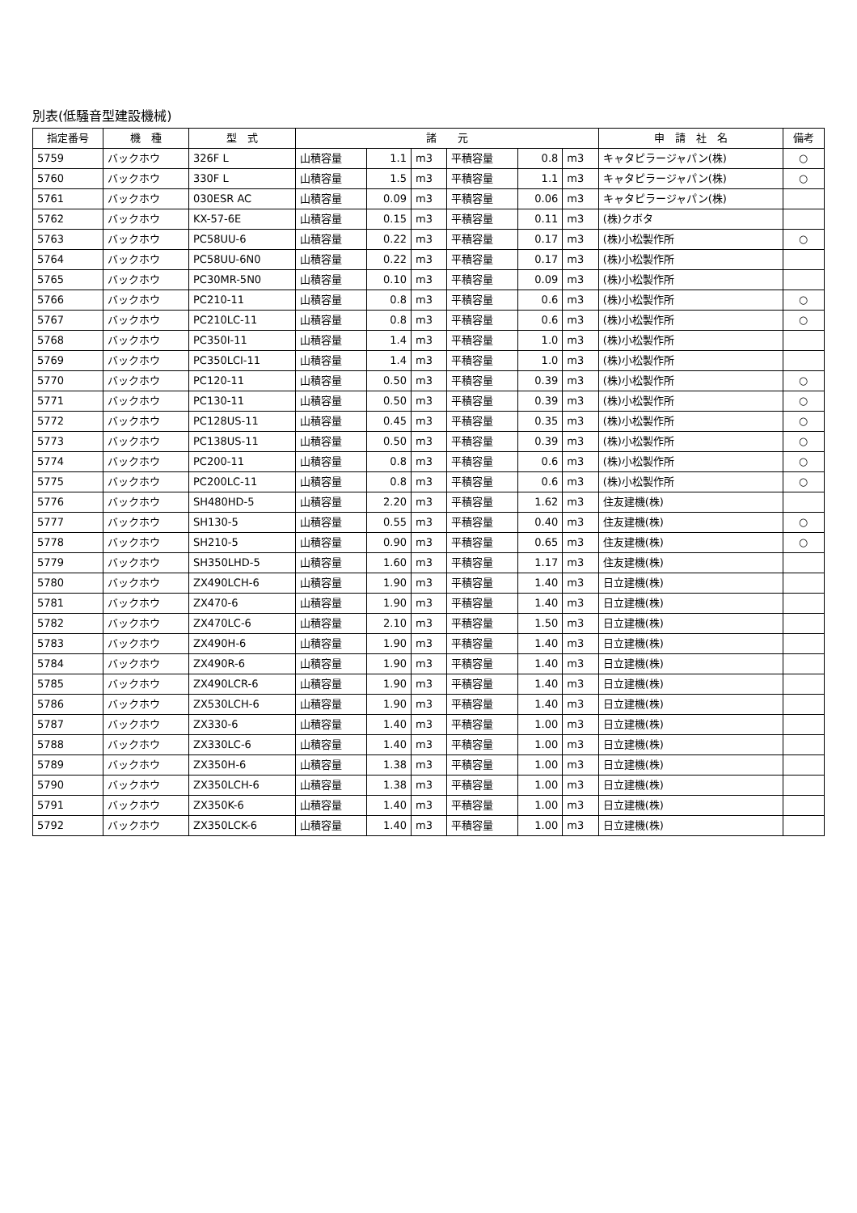別表(低騒音型建設機械)
| 指定番号 | 機 種 | 型 式 | 諸 元 | | | | | | 申 請 社 名 | 備考 |
| --- | --- | --- | --- | --- | --- | --- | --- | --- | --- | --- |
| 5759 | バックホウ | 326F L | 山積容量 | 1.1 | m3 | 平積容量 | 0.8 | m3 | キャタピラージャパン(株) | ○ |
| 5760 | バックホウ | 330F L | 山積容量 | 1.5 | m3 | 平積容量 | 1.1 | m3 | キャタピラージャパン(株) | ○ |
| 5761 | バックホウ | 030ESR AC | 山積容量 | 0.09 | m3 | 平積容量 | 0.06 | m3 | キャタピラージャパン(株) | |
| 5762 | バックホウ | KX-57-6E | 山積容量 | 0.15 | m3 | 平積容量 | 0.11 | m3 | (株)クボタ | |
| 5763 | バックホウ | PC58UU-6 | 山積容量 | 0.22 | m3 | 平積容量 | 0.17 | m3 | (株)小松製作所 | ○ |
| 5764 | バックホウ | PC58UU-6N0 | 山積容量 | 0.22 | m3 | 平積容量 | 0.17 | m3 | (株)小松製作所 | |
| 5765 | バックホウ | PC30MR-5N0 | 山積容量 | 0.10 | m3 | 平積容量 | 0.09 | m3 | (株)小松製作所 | |
| 5766 | バックホウ | PC210-11 | 山積容量 | 0.8 | m3 | 平積容量 | 0.6 | m3 | (株)小松製作所 | ○ |
| 5767 | バックホウ | PC210LC-11 | 山積容量 | 0.8 | m3 | 平積容量 | 0.6 | m3 | (株)小松製作所 | ○ |
| 5768 | バックホウ | PC350I-11 | 山積容量 | 1.4 | m3 | 平積容量 | 1.0 | m3 | (株)小松製作所 | |
| 5769 | バックホウ | PC350LCI-11 | 山積容量 | 1.4 | m3 | 平積容量 | 1.0 | m3 | (株)小松製作所 | |
| 5770 | バックホウ | PC120-11 | 山積容量 | 0.50 | m3 | 平積容量 | 0.39 | m3 | (株)小松製作所 | ○ |
| 5771 | バックホウ | PC130-11 | 山積容量 | 0.50 | m3 | 平積容量 | 0.39 | m3 | (株)小松製作所 | ○ |
| 5772 | バックホウ | PC128US-11 | 山積容量 | 0.45 | m3 | 平積容量 | 0.35 | m3 | (株)小松製作所 | ○ |
| 5773 | バックホウ | PC138US-11 | 山積容量 | 0.50 | m3 | 平積容量 | 0.39 | m3 | (株)小松製作所 | ○ |
| 5774 | バックホウ | PC200-11 | 山積容量 | 0.8 | m3 | 平積容量 | 0.6 | m3 | (株)小松製作所 | ○ |
| 5775 | バックホウ | PC200LC-11 | 山積容量 | 0.8 | m3 | 平積容量 | 0.6 | m3 | (株)小松製作所 | ○ |
| 5776 | バックホウ | SH480HD-5 | 山積容量 | 2.20 | m3 | 平積容量 | 1.62 | m3 | 住友建機(株) | |
| 5777 | バックホウ | SH130-5 | 山積容量 | 0.55 | m3 | 平積容量 | 0.40 | m3 | 住友建機(株) | ○ |
| 5778 | バックホウ | SH210-5 | 山積容量 | 0.90 | m3 | 平積容量 | 0.65 | m3 | 住友建機(株) | ○ |
| 5779 | バックホウ | SH350LHD-5 | 山積容量 | 1.60 | m3 | 平積容量 | 1.17 | m3 | 住友建機(株) | |
| 5780 | バックホウ | ZX490LCH-6 | 山積容量 | 1.90 | m3 | 平積容量 | 1.40 | m3 | 日立建機(株) | |
| 5781 | バックホウ | ZX470-6 | 山積容量 | 1.90 | m3 | 平積容量 | 1.40 | m3 | 日立建機(株) | |
| 5782 | バックホウ | ZX470LC-6 | 山積容量 | 2.10 | m3 | 平積容量 | 1.50 | m3 | 日立建機(株) | |
| 5783 | バックホウ | ZX490H-6 | 山積容量 | 1.90 | m3 | 平積容量 | 1.40 | m3 | 日立建機(株) | |
| 5784 | バックホウ | ZX490R-6 | 山積容量 | 1.90 | m3 | 平積容量 | 1.40 | m3 | 日立建機(株) | |
| 5785 | バックホウ | ZX490LCR-6 | 山積容量 | 1.90 | m3 | 平積容量 | 1.40 | m3 | 日立建機(株) | |
| 5786 | バックホウ | ZX530LCH-6 | 山積容量 | 1.90 | m3 | 平積容量 | 1.40 | m3 | 日立建機(株) | |
| 5787 | バックホウ | ZX330-6 | 山積容量 | 1.40 | m3 | 平積容量 | 1.00 | m3 | 日立建機(株) | |
| 5788 | バックホウ | ZX330LC-6 | 山積容量 | 1.40 | m3 | 平積容量 | 1.00 | m3 | 日立建機(株) | |
| 5789 | バックホウ | ZX350H-6 | 山積容量 | 1.38 | m3 | 平積容量 | 1.00 | m3 | 日立建機(株) | |
| 5790 | バックホウ | ZX350LCH-6 | 山積容量 | 1.38 | m3 | 平積容量 | 1.00 | m3 | 日立建機(株) | |
| 5791 | バックホウ | ZX350K-6 | 山積容量 | 1.40 | m3 | 平積容量 | 1.00 | m3 | 日立建機(株) | |
| 5792 | バックホウ | ZX350LCK-6 | 山積容量 | 1.40 | m3 | 平積容量 | 1.00 | m3 | 日立建機(株) | |